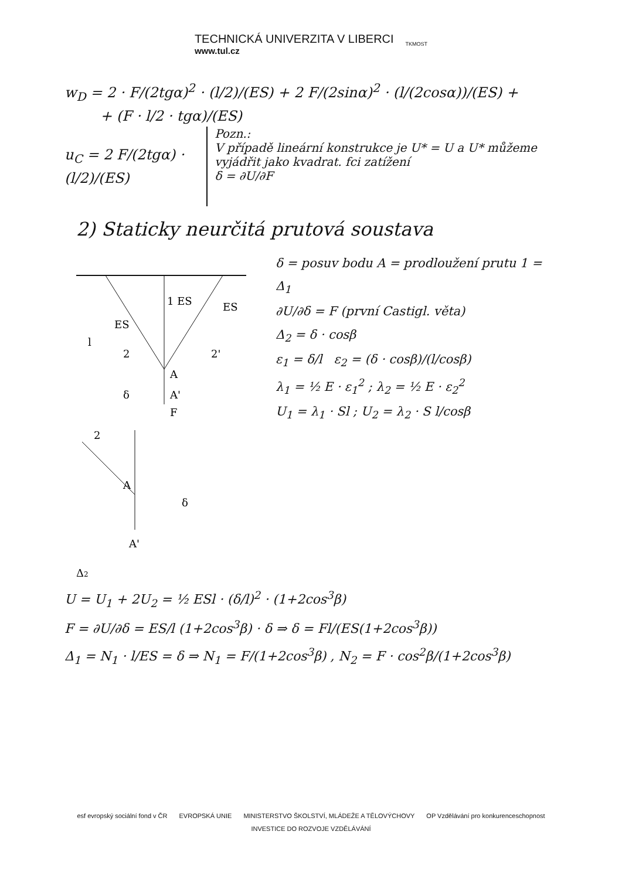TECHNICKÁ UNIVERZITA V LIBERCI
www.tul.cz
TKMOST
w<sub>D</sub> = 2 · F/(2tgα)<sup>2</sup> · (l/2)/(ES) + 2 F/(2sinα)<sup>2</sup> · (l/(2cosα))/(ES) +
+ (F · l/2 · tgα)/(ES)
u<sub>C</sub> = 2 F/(2tgα) · (l/2)/(ES)
Pozn.:
V případě lineární konstrukce je U* = U a U* můžeme vyjádřit jako kvadrat. fci zatížení
δ = ∂U/∂F
2) Staticky neurčitá prutová soustava
l
ES
1 ES
ES
2
2'
A
A'
F
δ
2
A
A'
δ
Δ2
δ = posuv bodu A = prodloužení prutu 1 = Δ<sub>1</sub>
∂U/∂δ = F (první Castigl. věta)
Δ<sub>2</sub> = δ · cosβ
ε<sub>1</sub> = δ/l ε<sub>2</sub> = (δ · cosβ)/(l/cosβ)
λ<sub>1</sub> = ½ E · ε<sub>1</sub><sup>2</sup> ; λ<sub>2</sub> = ½ E · ε<sub>2</sub><sup>2</sup>
U<sub>1</sub> = λ<sub>1</sub> · Sl ; U<sub>2</sub> = λ<sub>2</sub> · S l/cosβ
U = U<sub>1</sub> + 2U<sub>2</sub> = ½ ESl · (δ/l)<sup>2</sup> · (1+2cos<sup>3</sup>β)
F = ∂U/∂δ = ES/l (1+2cos<sup>3</sup>β) · δ ⇒ δ = Fl/(ES(1+2cos<sup>3</sup>β))
Δ<sub>1</sub> = N<sub>1</sub> · l/ES = δ ⇒ N<sub>1</sub> = F/(1+2cos<sup>3</sup>β) , N<sub>2</sub> = F · cos<sup>2</sup>β/(1+2cos<sup>3</sup>β)
esf evropský sociální fond v ČR EVROPSKÁ UNIE MINISTERSTVO ŠKOLSTVÍ, MLÁDEŽE A TĚLOVÝCHOVY OP Vzdělávání pro konkurenceschopnost
INVESTICE DO ROZVOJE VZDĚLÁVÁNÍ